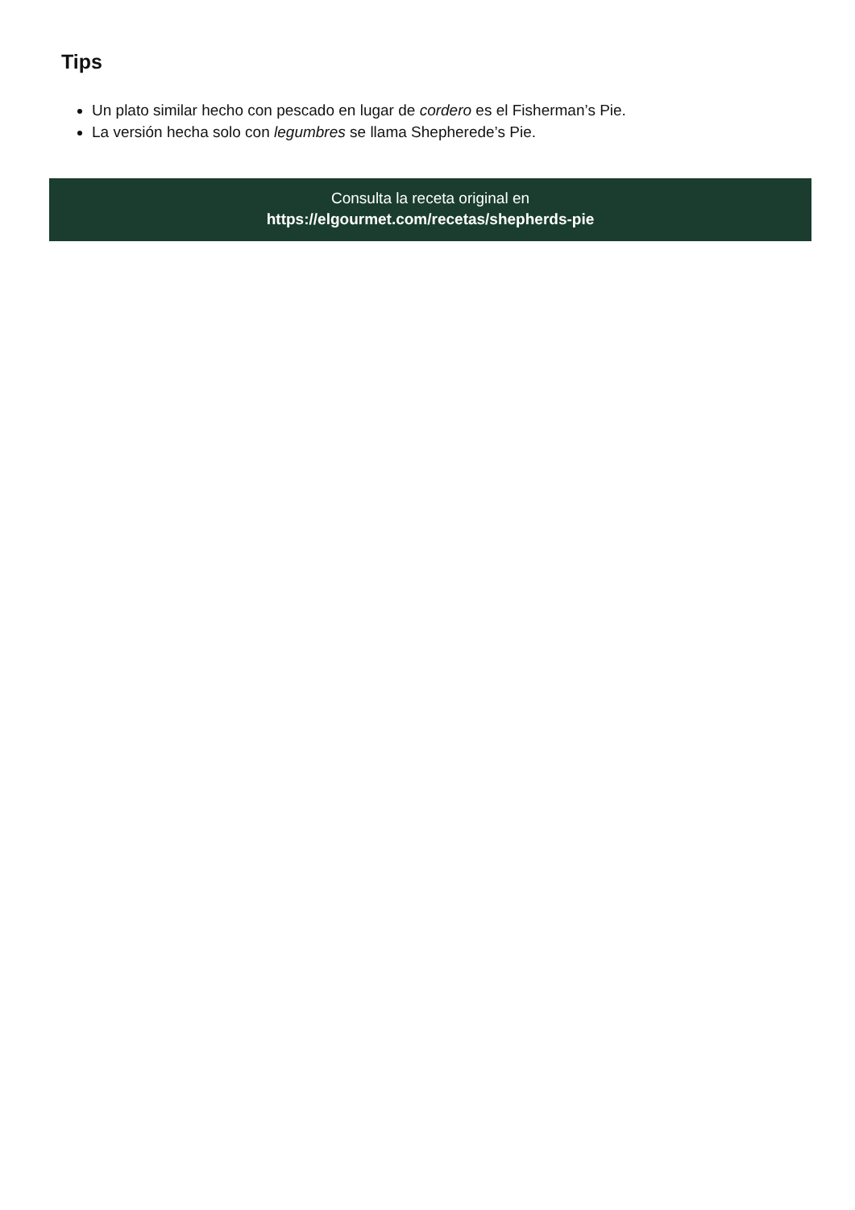Tips
Un plato similar hecho con pescado en lugar de cordero es el Fisherman’s Pie.
La versión hecha solo con legumbres se llama Shepherede’s Pie.
Consulta la receta original en
https://elgourmet.com/recetas/shepherds-pie